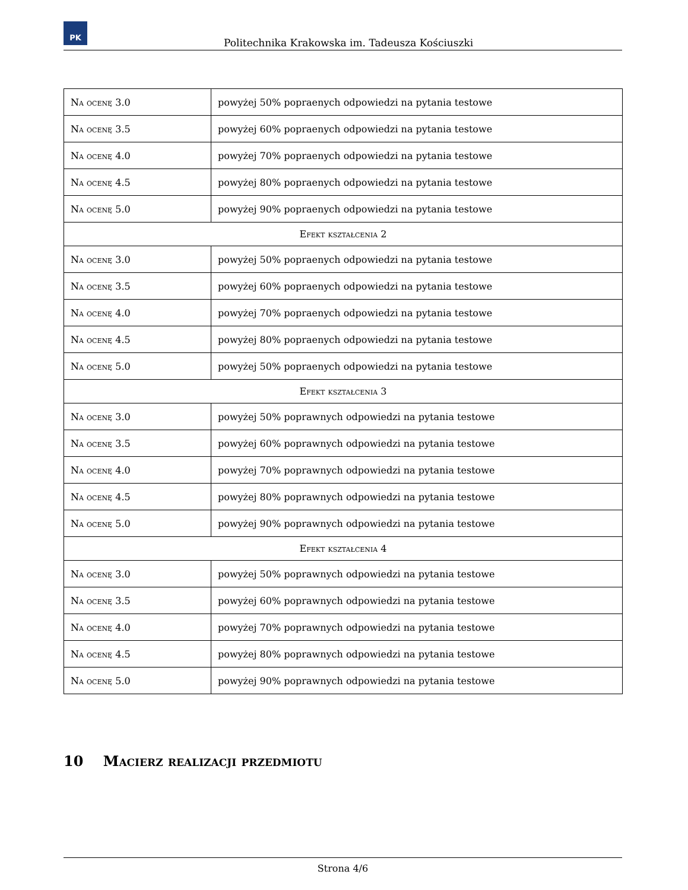PK
Politechnika Krakowska im. Tadeusza Kościuszki
| Na ocenę 3.0 | powyżej 50% popraenych odpowiedzi na pytania testowe |
| Na ocenę 3.5 | powyżej 60% popraenych odpowiedzi na pytania testowe |
| Na ocenę 4.0 | powyżej 70% popraenych odpowiedzi na pytania testowe |
| Na ocenę 4.5 | powyżej 80% popraenych odpowiedzi na pytania testowe |
| Na ocenę 5.0 | powyżej 90% popraenych odpowiedzi na pytania testowe |
| Efekt kształcenia 2 | |
| Na ocenę 3.0 | powyżej 50% popraenych odpowiedzi na pytania testowe |
| Na ocenę 3.5 | powyżej 60% popraenych odpowiedzi na pytania testowe |
| Na ocenę 4.0 | powyżej 70% popraenych odpowiedzi na pytania testowe |
| Na ocenę 4.5 | powyżej 80% popraenych odpowiedzi na pytania testowe |
| Na ocenę 5.0 | powyżej 50% popraenych odpowiedzi na pytania testowe |
| Efekt kształcenia 3 | |
| Na ocenę 3.0 | powyżej 50% poprawnych odpowiedzi na pytania testowe |
| Na ocenę 3.5 | powyżej 60% poprawnych odpowiedzi na pytania testowe |
| Na ocenę 4.0 | powyżej 70% poprawnych odpowiedzi na pytania testowe |
| Na ocenę 4.5 | powyżej 80% poprawnych odpowiedzi na pytania testowe |
| Na ocenę 5.0 | powyżej 90% poprawnych odpowiedzi na pytania testowe |
| Efekt kształcenia 4 | |
| Na ocenę 3.0 | powyżej 50% poprawnych odpowiedzi na pytania testowe |
| Na ocenę 3.5 | powyżej 60% poprawnych odpowiedzi na pytania testowe |
| Na ocenę 4.0 | powyżej 70% poprawnych odpowiedzi na pytania testowe |
| Na ocenę 4.5 | powyżej 80% poprawnych odpowiedzi na pytania testowe |
| Na ocenę 5.0 | powyżej 90% poprawnych odpowiedzi na pytania testowe |
10 Macierz realizacji przedmiotu
Strona 4/6